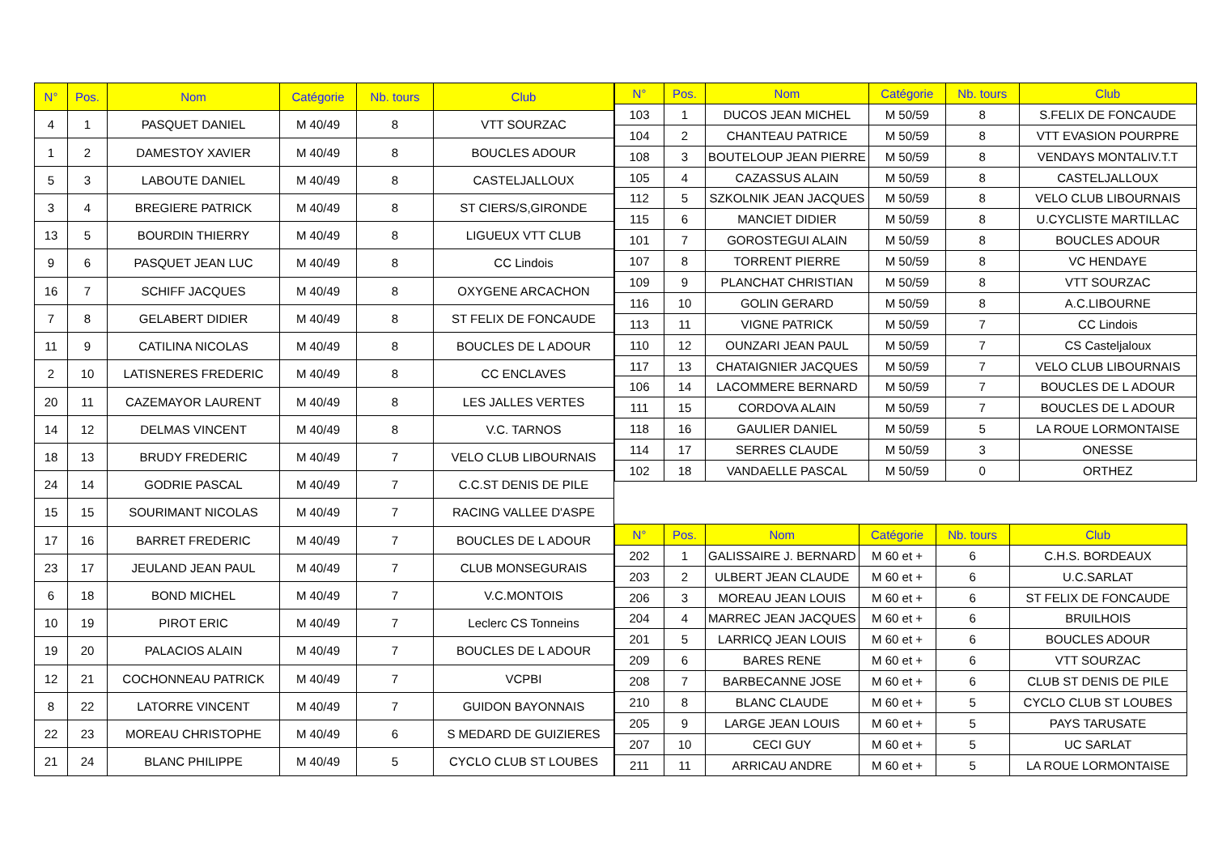| N° | Pos. | Nom | Catégorie | Nb. tours | Club |
| --- | --- | --- | --- | --- | --- |
| 4 | 1 | PASQUET DANIEL | M 40/49 | 8 | VTT SOURZAC |
| 1 | 2 | DAMESTOY XAVIER | M 40/49 | 8 | BOUCLES ADOUR |
| 5 | 3 | LABOUTE DANIEL | M 40/49 | 8 | CASTELJALLOUX |
| 3 | 4 | BREGIERE PATRICK | M 40/49 | 8 | ST CIERS/S,GIRONDE |
| 13 | 5 | BOURDIN THIERRY | M 40/49 | 8 | LIGUEUX VTT CLUB |
| 9 | 6 | PASQUET JEAN LUC | M 40/49 | 8 | CC Lindois |
| 16 | 7 | SCHIFF JACQUES | M 40/49 | 8 | OXYGENE ARCACHON |
| 7 | 8 | GELABERT DIDIER | M 40/49 | 8 | ST FELIX DE FONCAUDE |
| 11 | 9 | CATILINA NICOLAS | M 40/49 | 8 | BOUCLES DE L ADOUR |
| 2 | 10 | LATISNERES FREDERIC | M 40/49 | 8 | CC ENCLAVES |
| 20 | 11 | CAZEMAYOR LAURENT | M 40/49 | 8 | LES JALLES VERTES |
| 14 | 12 | DELMAS VINCENT | M 40/49 | 8 | V.C. TARNOS |
| 18 | 13 | BRUDY FREDERIC | M 40/49 | 7 | VELO CLUB LIBOURNAIS |
| 24 | 14 | GODRIE PASCAL | M 40/49 | 7 | C.C.ST DENIS DE PILE |
| 15 | 15 | SOURIMANT NICOLAS | M 40/49 | 7 | RACING VALLEE D'ASPE |
| 17 | 16 | BARRET FREDERIC | M 40/49 | 7 | BOUCLES DE L ADOUR |
| 23 | 17 | JEULAND JEAN PAUL | M 40/49 | 7 | CLUB MONSEGURAIS |
| 6 | 18 | BOND MICHEL | M 40/49 | 7 | V.C.MONTOIS |
| 10 | 19 | PIROT ERIC | M 40/49 | 7 | Leclerc CS Tonneins |
| 19 | 20 | PALACIOS ALAIN | M 40/49 | 7 | BOUCLES DE L ADOUR |
| 12 | 21 | COCHONNEAU PATRICK | M 40/49 | 7 | VCPBI |
| 8 | 22 | LATORRE VINCENT | M 40/49 | 7 | GUIDON BAYONNAIS |
| 22 | 23 | MOREAU CHRISTOPHE | M 40/49 | 6 | S MEDARD DE GUIZIERES |
| 21 | 24 | BLANC PHILIPPE | M 40/49 | 5 | CYCLO CLUB ST LOUBES |
| N° | Pos. | Nom | Catégorie | Nb. tours | Club |
| --- | --- | --- | --- | --- | --- |
| 103 | 1 | DUCOS JEAN MICHEL | M 50/59 | 8 | S.FELIX DE FONCAUDE |
| 104 | 2 | CHANTEAU PATRICE | M 50/59 | 8 | VTT EVASION POURPRE |
| 108 | 3 | BOUTELOUP JEAN PIERRE | M 50/59 | 8 | VENDAYS MONTALIV.T.T |
| 105 | 4 | CAZASSUS ALAIN | M 50/59 | 8 | CASTELJALLOUX |
| 112 | 5 | SZKOLNIK JEAN JACQUES | M 50/59 | 8 | VELO CLUB LIBOURNAIS |
| 115 | 6 | MANCIET DIDIER | M 50/59 | 8 | U.CYCLISTE MARTILLAC |
| 101 | 7 | GOROSTEGUI ALAIN | M 50/59 | 8 | BOUCLES ADOUR |
| 107 | 8 | TORRENT PIERRE | M 50/59 | 8 | VC HENDAYE |
| 109 | 9 | PLANCHAT CHRISTIAN | M 50/59 | 8 | VTT SOURZAC |
| 116 | 10 | GOLIN GERARD | M 50/59 | 8 | A.C.LIBOURNE |
| 113 | 11 | VIGNE PATRICK | M 50/59 | 7 | CC Lindois |
| 110 | 12 | OUNZARI JEAN PAUL | M 50/59 | 7 | CS Casteljaloux |
| 117 | 13 | CHATAIGNIER JACQUES | M 50/59 | 7 | VELO CLUB LIBOURNAIS |
| 106 | 14 | LACOMMERE BERNARD | M 50/59 | 7 | BOUCLES DE L ADOUR |
| 111 | 15 | CORDOVA ALAIN | M 50/59 | 7 | BOUCLES DE L ADOUR |
| 118 | 16 | GAULIER DANIEL | M 50/59 | 5 | LA ROUE LORMONTAISE |
| 114 | 17 | SERRES CLAUDE | M 50/59 | 3 | ONESSE |
| 102 | 18 | VANDAELLE PASCAL | M 50/59 | 0 | ORTHEZ |
| N° | Pos. | Nom | Catégorie | Nb. tours | Club |
| --- | --- | --- | --- | --- | --- |
| 202 | 1 | GALISSAIRE J. BERNARD | M 60 et + | 6 | C.H.S. BORDEAUX |
| 203 | 2 | ULBERT JEAN CLAUDE | M 60 et + | 6 | U.C.SARLAT |
| 206 | 3 | MOREAU JEAN LOUIS | M 60 et + | 6 | ST FELIX DE FONCAUDE |
| 204 | 4 | MARREC JEAN JACQUES | M 60 et + | 6 | BRUILHOIS |
| 201 | 5 | LARRICQ JEAN LOUIS | M 60 et + | 6 | BOUCLES ADOUR |
| 209 | 6 | BARES RENE | M 60 et + | 6 | VTT SOURZAC |
| 208 | 7 | BARBECANNE JOSE | M 60 et + | 6 | CLUB ST DENIS DE PILE |
| 210 | 8 | BLANC CLAUDE | M 60 et + | 5 | CYCLO CLUB ST LOUBES |
| 205 | 9 | LARGE JEAN LOUIS | M 60 et + | 5 | PAYS TARUSATE |
| 207 | 10 | CECI GUY | M 60 et + | 5 | UC SARLAT |
| 211 | 11 | ARRICAU ANDRE | M 60 et + | 5 | LA ROUE LORMONTAISE |